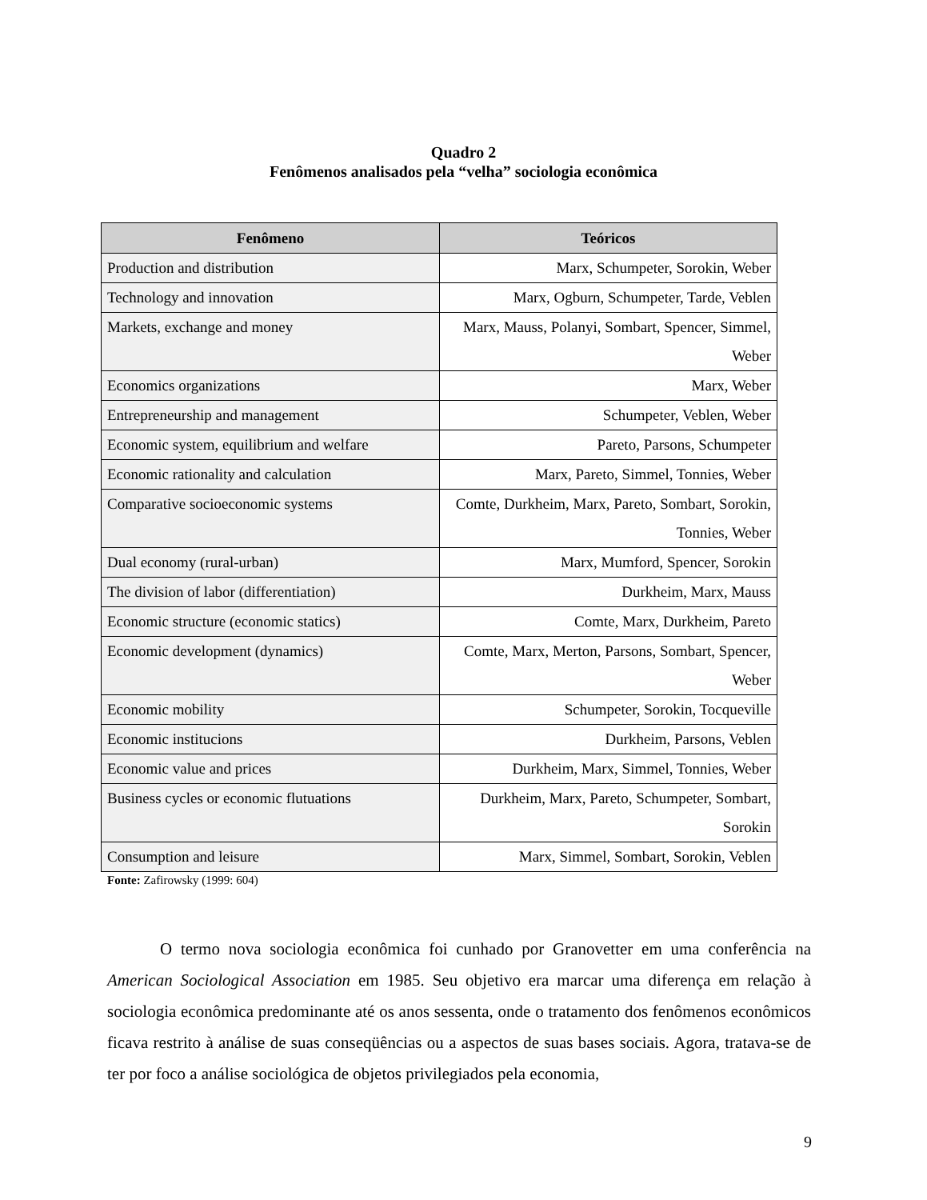Quadro 2
Fenômenos analisados pela “velha” sociologia econômica
| Fenômeno | Teóricos |
| --- | --- |
| Production and distribution | Marx, Schumpeter, Sorokin, Weber |
| Technology and innovation | Marx, Ogburn, Schumpeter, Tarde, Veblen |
| Markets, exchange and money | Marx, Mauss, Polanyi, Sombart, Spencer, Simmel, Weber |
| Economics organizations | Marx, Weber |
| Entrepreneurship and management | Schumpeter, Veblen, Weber |
| Economic system, equilibrium and welfare | Pareto, Parsons, Schumpeter |
| Economic rationality and calculation | Marx, Pareto, Simmel, Tonnies, Weber |
| Comparative socioeconomic systems | Comte, Durkheim, Marx, Pareto, Sombart, Sorokin, Tonnies, Weber |
| Dual economy (rural-urban) | Marx, Mumford, Spencer, Sorokin |
| The division of labor (differentiation) | Durkheim, Marx, Mauss |
| Economic structure (economic statics) | Comte, Marx, Durkheim, Pareto |
| Economic development (dynamics) | Comte, Marx, Merton, Parsons, Sombart, Spencer, Weber |
| Economic mobility | Schumpeter, Sorokin, Tocqueville |
| Economic institucions | Durkheim, Parsons, Veblen |
| Economic value and prices | Durkheim, Marx, Simmel, Tonnies, Weber |
| Business cycles or economic flutuations | Durkheim, Marx, Pareto, Schumpeter, Sombart, Sorokin |
| Consumption and leisure | Marx, Simmel, Sombart, Sorokin, Veblen |
Fonte: Zafirowsky (1999: 604)
O termo nova sociologia econômica foi cunhado por Granovetter em uma conferência na American Sociological Association em 1985. Seu objetivo era marcar uma diferença em relação à sociologia econômica predominante até os anos sessenta, onde o tratamento dos fenômenos econômicos ficava restrito à análise de suas conseqüências ou a aspectos de suas bases sociais. Agora, tratava-se de ter por foco a análise sociológica de objetos privilegiados pela economia,
9